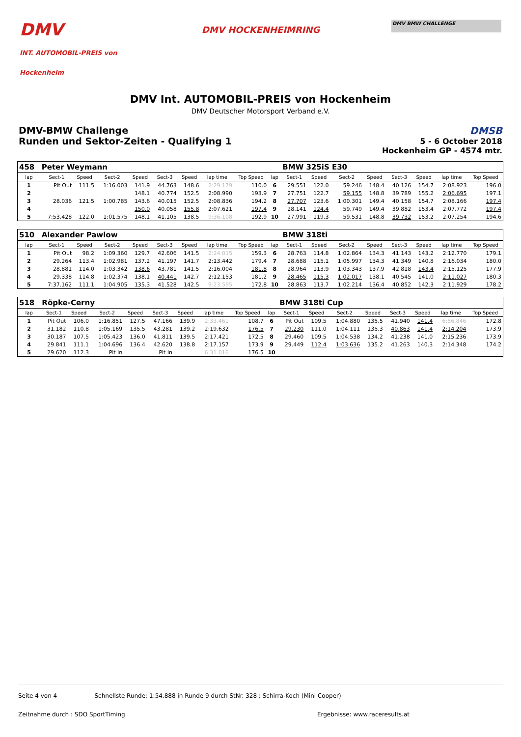DMV
INT. AUTOMOBIL-PREIS von Hockenheim
DMV HOCKENHEIMRING
DMV BMW CHALLENGE
DMV Int. AUTOMOBIL-PREIS von Hockenheim
DMV Deutscher Motorsport Verband e.V.
DMV-BMW Challenge
Runden und Sektor-Zeiten - Qualifying 1
DMSB
5 - 6 October 2018
Hockenheim GP - 4574 mtr.
| 458 | Peter Weymann | | | | | | | | | BMW 325iS E30 | | | | | | | |
| lap | Sect-1 | Speed | Sect-2 | Speed | Sect-3 | Speed | lap time | Top Speed | lap | Sect-1 | Speed | Sect-2 | Speed | Sect-3 | Speed | lap time | Top Speed |
| 1 | Pit Out | 111.5 | 1:16.003 | 141.9 | 44.763 | 148.6 | 2:29.179 | 110.0 | 6 | 29.551 | 122.0 | 59.246 | 148.4 | 40.126 | 154.7 | 2:08.923 | 196.0 |
| 2 | | | | 148.1 | 40.774 | 152.5 | 2:08.990 | 193.9 | 7 | 27.751 | 122.7 | 59.155 | 148.8 | 39.789 | 155.2 | 2:06.695 | 197.1 |
| 3 | 28.036 | 121.5 | 1:00.785 | 143.6 | 40.015 | 152.5 | 2:08.836 | 194.2 | 8 | 27.707 | 123.6 | 1:00.301 | 149.4 | 40.158 | 154.7 | 2:08.166 | 197.4 |
| 4 | | | | 150.0 | 40.058 | 155.8 | 2:07.621 | 197.4 | 9 | 28.141 | 124.4 | 59.749 | 149.4 | 39.882 | 153.4 | 2:07.772 | 197.4 |
| 5 | 7:53.428 | 122.0 | 1:01.575 | 148.1 | 41.105 | 138.5 | 9:36.108 | 192.9 | 10 | 27.991 | 119.3 | 59.531 | 148.8 | 39.732 | 153.2 | 2:07.254 | 194.6 |
| 510 | Alexander Pawlow | | | | | | | | | BMW 318ti | | | | | | | |
| lap | Sect-1 | Speed | Sect-2 | Speed | Sect-3 | Speed | lap time | Top Speed | lap | Sect-1 | Speed | Sect-2 | Speed | Sect-3 | Speed | lap time | Top Speed |
| 1 | Pit Out | 98.2 | 1:09.360 | 129.7 | 42.606 | 141.5 | 2:24.015 | 159.3 | 6 | 28.763 | 114.8 | 1:02.864 | 134.3 | 41.143 | 143.2 | 2:12.770 | 179.1 |
| 2 | 29.264 | 113.4 | 1:02.981 | 137.2 | 41.197 | 141.7 | 2:13.442 | 179.4 | 7 | 28.688 | 115.1 | 1:05.997 | 134.3 | 41.349 | 140.8 | 2:16.034 | 180.0 |
| 3 | 28.881 | 114.0 | 1:03.342 | 138.6 | 43.781 | 141.5 | 2:16.004 | 181.8 | 8 | 28.964 | 113.9 | 1:03.343 | 137.9 | 42.818 | 143.4 | 2:15.125 | 177.9 |
| 4 | 29.338 | 114.8 | 1:02.374 | 138.1 | 40.441 | 142.7 | 2:12.153 | 181.2 | 9 | 28.465 | 115.3 | 1:02.017 | 138.1 | 40.545 | 141.0 | 2:11.027 | 180.3 |
| 5 | 7:37.162 | 111.1 | 1:04.905 | 135.3 | 41.528 | 142.5 | 9:23.595 | 172.8 | 10 | 28.863 | 113.7 | 1:02.214 | 136.4 | 40.852 | 142.3 | 2:11.929 | 178.2 |
| 518 | Röpke-Cerny | | | | | | | | | BMW 318ti Cup | | | | | | | |
| lap | Sect-1 | Speed | Sect-2 | Speed | Sect-3 | Speed | lap time | Top Speed | lap | Sect-1 | Speed | Sect-2 | Speed | Sect-3 | Speed | lap time | Top Speed |
| 1 | Pit Out | 106.0 | 1:16.851 | 127.5 | 47.166 | 139.9 | 2:33.461 | 108.7 | 6 | Pit Out | 109.5 | 1:04.880 | 135.5 | 41.940 | 141.4 | 6:56.846 | 172.8 |
| 2 | 31.182 | 110.8 | 1:05.169 | 135.5 | 43.281 | 139.2 | 2:19.632 | 176.5 | 7 | 29.230 | 111.0 | 1:04.111 | 135.3 | 40.863 | 141.4 | 2:14.204 | 173.9 |
| 3 | 30.187 | 107.5 | 1:05.423 | 136.0 | 41.811 | 139.5 | 2:17.421 | 172.5 | 8 | 29.460 | 109.5 | 1:04.538 | 134.2 | 41.238 | 141.0 | 2:15.236 | 173.9 |
| 4 | 29.841 | 111.1 | 1:04.696 | 136.4 | 42.620 | 138.8 | 2:17.157 | 173.9 | 9 | 29.449 | 112.4 | 1:03.636 | 135.2 | 41.263 | 140.3 | 2:14.348 | 174.2 |
| 5 | 29.620 | 112.3 | Pit In | | Pit In | | 6:31.016 | 176.5 | 10 | | | | | | | | |
Seite 4 von 4 Schnellste Runde: 1:54.888 in Runde 9 durch StNr. 328 : Schirra-Koch (Mini Cooper)
Zeitnahme durch : SDO SportTiming Ergebnisse: www.raceresults.at